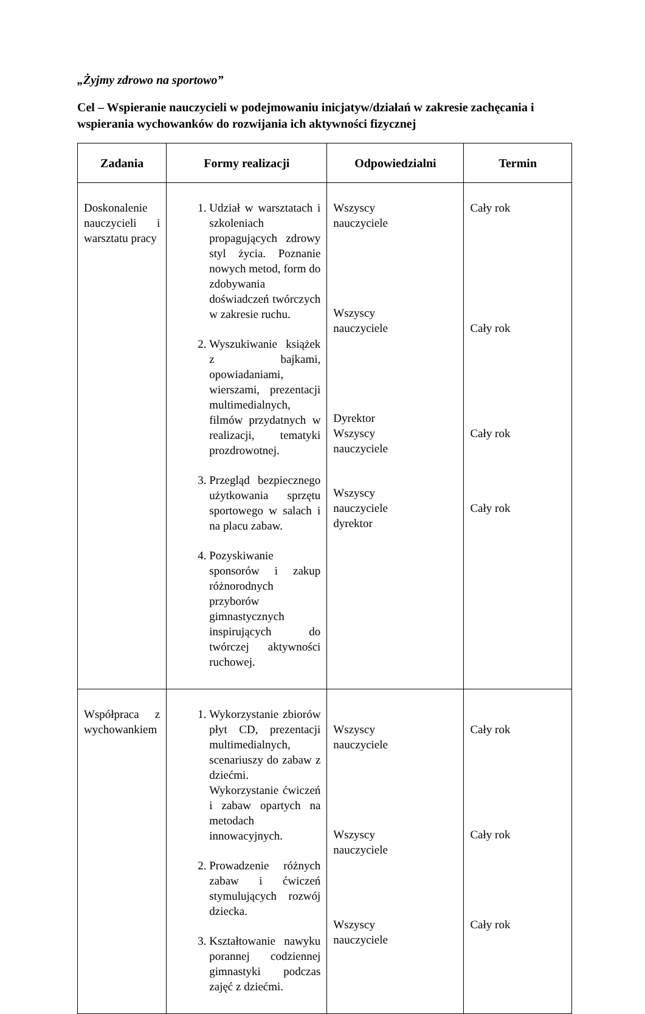„Żyjmy zdrowo na sportowo”
Cel – Wspieranie nauczycieli w podejmowaniu inicjatyw/działań w zakresie zachęcania i wspierania wychowanków do rozwijania ich aktywności fizycznej
| Zadania | Formy realizacji | Odpowiedzialni | Termin |
| --- | --- | --- | --- |
| Doskonalenie nauczycieli i warsztatu pracy | 1. Udział w warsztatach i szkoleniach propagujących zdrowy styl życia. Poznanie nowych metod, form do zdobywania doświadczeń twórczych w zakresie ruchu. 2. Wyszukiwanie książek z bajkami, opowiadaniami, wierszami, prezentacji multimedialnych, filmów przydatnych w realizacji, tematyki prozdrowotnej. 3. Przegląd bezpiecznego użytkowania sprzętu sportowego w salach i na placu zabaw. 4. Pozyskiwanie sponsorów i zakup różnorodnych przyborów gimnastycznych inspirujących do twórczej aktywności ruchowej. | Wszyscy nauczyciele Wszyscy nauczyciele Dyrektor Wszyscy nauczyciele Wszyscy nauczyciele dyrektor | Cały rok Cały rok Cały rok Cały rok |
| Współpraca z wychowankiem | 1. Wykorzystanie zbiorów płyt CD, prezentacji multimedialnych, scenariuszy do zabaw z dziećmi. Wykorzystanie ćwiczeń i zabaw opartych na metodach innowacyjnych. 2. Prowadzenie różnych zabaw i ćwiczeń stymulujących rozwój dziecka. 3. Kształtowanie nawyku porannej codziennej gimnastyki podczas zajęć z dziećmi. | Wszyscy nauczyciele Wszyscy nauczyciele Wszyscy nauczyciele | Cały rok Cały rok Cały rok |